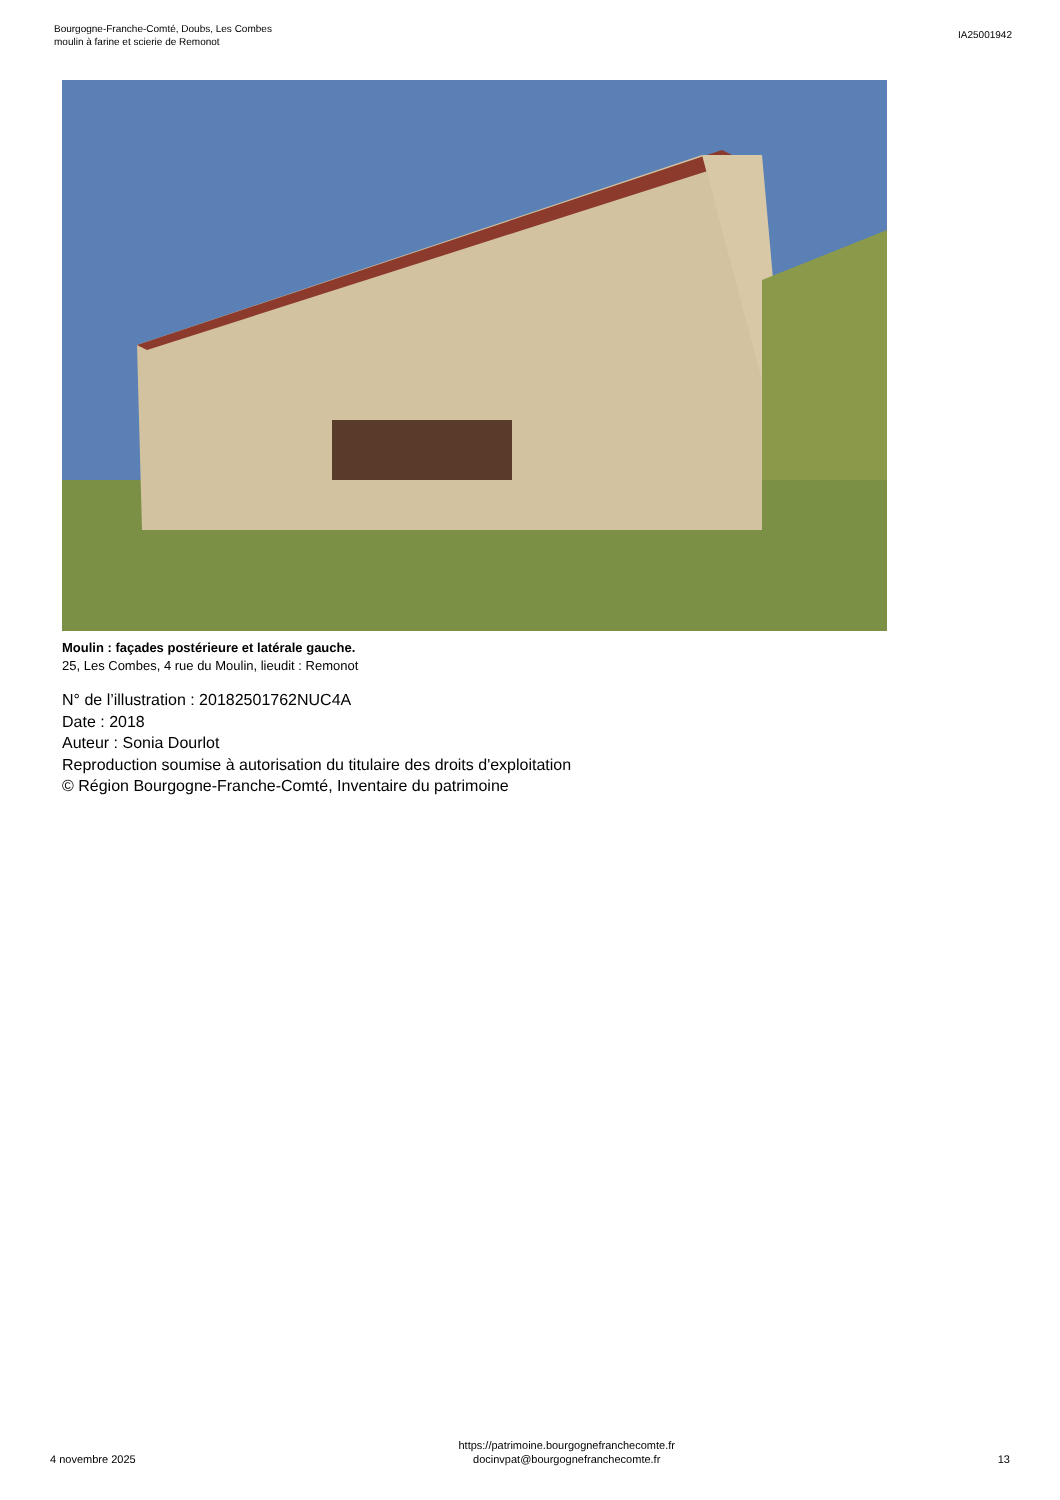Bourgogne-Franche-Comté, Doubs, Les Combes
moulin à farine et scierie de Remonot
IA25001942
Moulin : façades postérieure et latérale gauche.
25, Les Combes, 4 rue du Moulin, lieudit : Remonot
N° de l’illustration : 20182501762NUC4A
Date : 2018
Auteur : Sonia Dourlot
Reproduction soumise à autorisation du titulaire des droits d'exploitation
© Région Bourgogne-Franche-Comté, Inventaire du patrimoine
4 novembre 2025
https://patrimoine.bourgognefranchecomte.fr
docinvpat@bourgognefranchecomte.fr
13